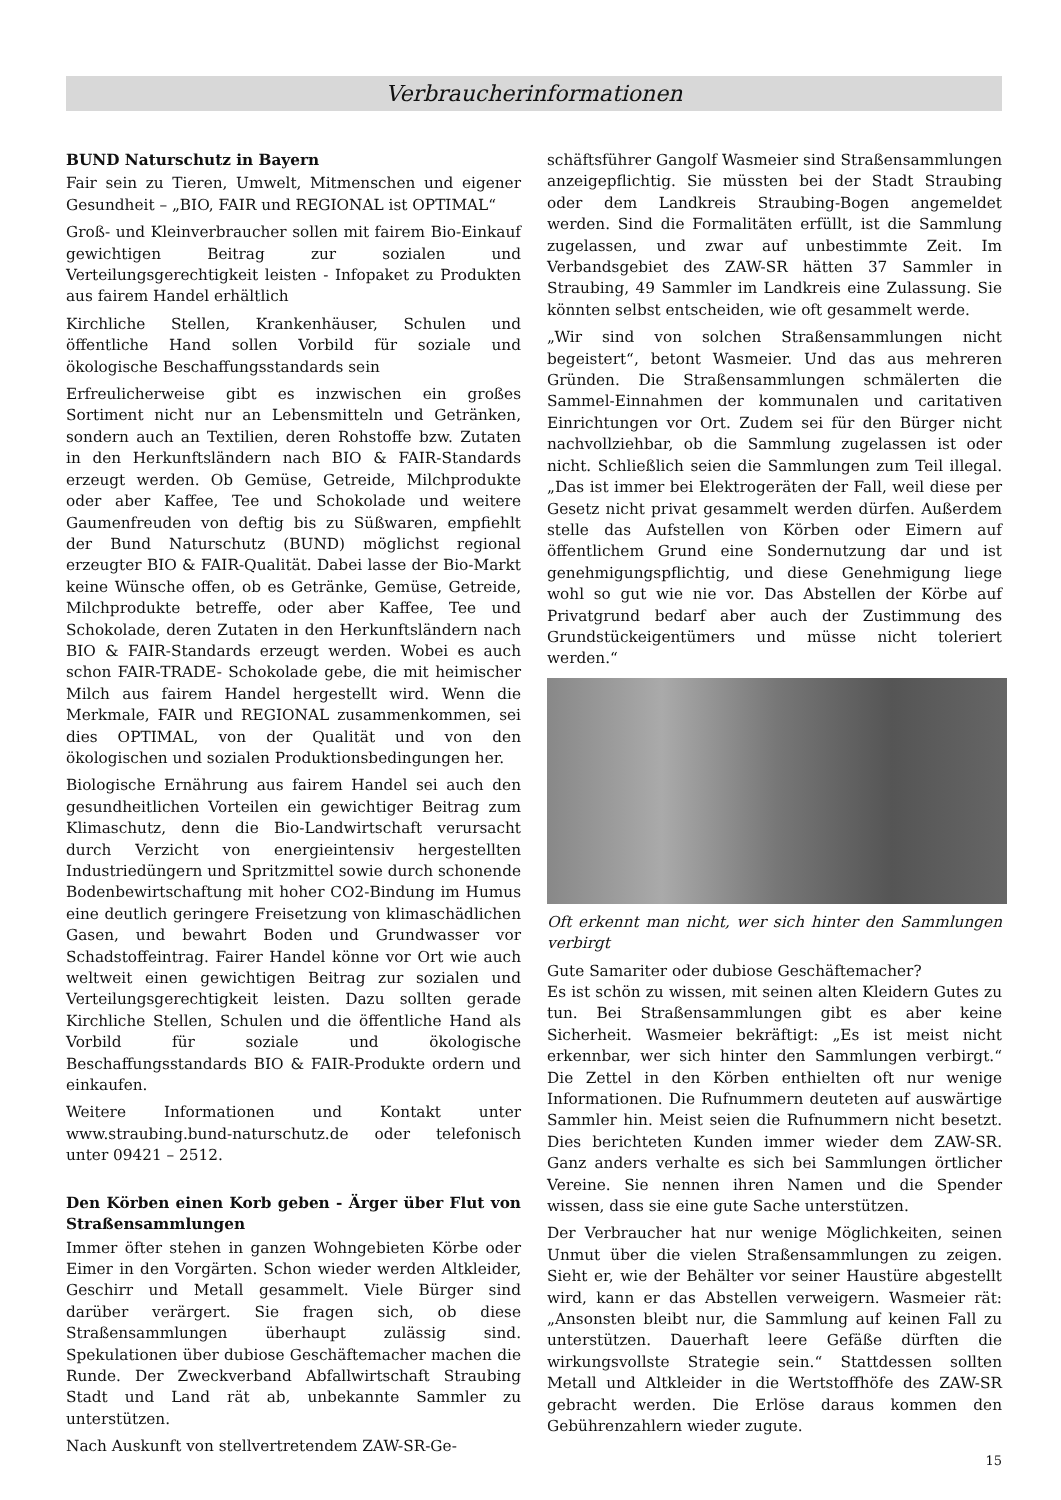Verbraucherinformationen
BUND Naturschutz in Bayern
Fair sein zu Tieren, Umwelt, Mitmenschen und eigener Gesundheit – „BIO, FAIR und REGIONAL ist OPTIMAL“
Groß- und Kleinverbraucher sollen mit fairem Bio-Einkauf gewichtigen Beitrag zur sozialen und Verteilungsgerechtigkeit leisten - Infopaket zu Produkten aus fairem Handel erhältlich
Kirchliche Stellen, Krankenhäuser, Schulen und öffentliche Hand sollen Vorbild für soziale und ökologische Beschaffungsstandards sein
Erfreulicherweise gibt es inzwischen ein großes Sortiment nicht nur an Lebensmitteln und Getränken, sondern auch an Textilien, deren Rohstoffe bzw. Zutaten in den Herkunftsländern nach BIO & FAIR-Standards erzeugt werden. Ob Gemüse, Getreide, Milchprodukte oder aber Kaffee, Tee und Schokolade und weitere Gaumenfreuden von deftig bis zu Süßwaren, empfiehlt der Bund Naturschutz (BUND) möglichst regional erzeugter BIO & FAIR-Qualität. Dabei lasse der Bio-Markt keine Wünsche offen, ob es Getränke, Gemüse, Getreide, Milchprodukte betreffe, oder aber Kaffee, Tee und Schokolade, deren Zutaten in den Herkunftsländern nach BIO & FAIR-Standards erzeugt werden. Wobei es auch schon FAIR-TRADE- Schokolade gebe, die mit heimischer Milch aus fairem Handel hergestellt wird. Wenn die Merkmale, FAIR und REGIONAL zusammenkommen, sei dies OPTIMAL, von der Qualität und von den ökologischen und sozialen Produktionsbedingungen her.
Biologische Ernährung aus fairem Handel sei auch den gesundheitlichen Vorteilen ein gewichtiger Beitrag zum Klimaschutz, denn die Bio-Landwirtschaft verursacht durch Verzicht von energieintensiv hergestellten Industriedüngern und Spritzmittel sowie durch schonende Bodenbewirtschaftung mit hoher CO2-Bindung im Humus eine deutlich geringere Freisetzung von klimaschädlichen Gasen, und bewahrt Boden und Grundwasser vor Schadstoffeintrag. Fairer Handel könne vor Ort wie auch weltweit einen gewichtigen Beitrag zur sozialen und Verteilungsgerechtigkeit leisten. Dazu sollten gerade Kirchliche Stellen, Schulen und die öffentliche Hand als Vorbild für soziale und ökologische Beschaffungsstandards BIO & FAIR-Produkte ordern und einkaufen.
Weitere Informationen und Kontakt unter www.straubing.bund-naturschutz.de oder telefonisch unter 09421 – 2512.
Den Körben einen Korb geben - Ärger über Flut von Straßensammlungen
Immer öfter stehen in ganzen Wohngebieten Körbe oder Eimer in den Vorgärten. Schon wieder werden Altkleider, Geschirr und Metall gesammelt. Viele Bürger sind darüber verärgert. Sie fragen sich, ob diese Straßensammlungen überhaupt zulässig sind. Spekulationen über dubiose Geschäftemacher machen die Runde. Der Zweckverband Abfallwirtschaft Straubing Stadt und Land rät ab, unbekannte Sammler zu unterstützen.
Nach Auskunft von stellvertretendem ZAW-SR-Ge-
schäftsführer Gangolf Wasmeier sind Straßensammlungen anzeigepflichtig. Sie müssten bei der Stadt Straubing oder dem Landkreis Straubing-Bogen angemeldet werden. Sind die Formalitäten erfüllt, ist die Sammlung zugelassen, und zwar auf unbestimmte Zeit. Im Verbandsgebiet des ZAW-SR hätten 37 Sammler in Straubing, 49 Sammler im Landkreis eine Zulassung. Sie könnten selbst entscheiden, wie oft gesammelt werde.
„Wir sind von solchen Straßensammlungen nicht begeistert“, betont Wasmeier. Und das aus mehreren Gründen. Die Straßensammlungen schmälerten die Sammel-Einnahmen der kommunalen und caritativen Einrichtungen vor Ort. Zudem sei für den Bürger nicht nachvollziehbar, ob die Sammlung zugelassen ist oder nicht. Schließlich seien die Sammlungen zum Teil illegal. „Das ist immer bei Elektrogeräten der Fall, weil diese per Gesetz nicht privat gesammelt werden dürfen. Außerdem stelle das Aufstellen von Körben oder Eimern auf öffentlichem Grund eine Sondernutzung dar und ist genehmigungspflichtig, und diese Genehmigung liege wohl so gut wie nie vor. Das Abstellen der Körbe auf Privatgrund bedarf aber auch der Zustimmung des Grundstückeigentümers und müsse nicht toleriert werden.“
Oft erkennt man nicht, wer sich hinter den Sammlungen verbirgt
Gute Samariter oder dubiose Geschäftemacher?
Es ist schön zu wissen, mit seinen alten Kleidern Gutes zu tun. Bei Straßensammlungen gibt es aber keine Sicherheit. Wasmeier bekräftigt: „Es ist meist nicht erkennbar, wer sich hinter den Sammlungen verbirgt.“ Die Zettel in den Körben enthielten oft nur wenige Informationen. Die Rufnummern deuteten auf auswärtige Sammler hin. Meist seien die Rufnummern nicht besetzt. Dies berichteten Kunden immer wieder dem ZAW-SR. Ganz anders verhalte es sich bei Sammlungen örtlicher Vereine. Sie nennen ihren Namen und die Spender wissen, dass sie eine gute Sache unterstützen.
Der Verbraucher hat nur wenige Möglichkeiten, seinen Unmut über die vielen Straßensammlungen zu zeigen. Sieht er, wie der Behälter vor seiner Haustüre abgestellt wird, kann er das Abstellen verweigern. Wasmeier rät: „Ansonsten bleibt nur, die Sammlung auf keinen Fall zu unterstützen. Dauerhaft leere Gefäße dürften die wirkungsvollste Strategie sein.“ Stattdessen sollten Metall und Altkleider in die Wertstoffhöfe des ZAW-SR gebracht werden. Die Erlöse daraus kommen den Gebührenzahlern wieder zugute.
15